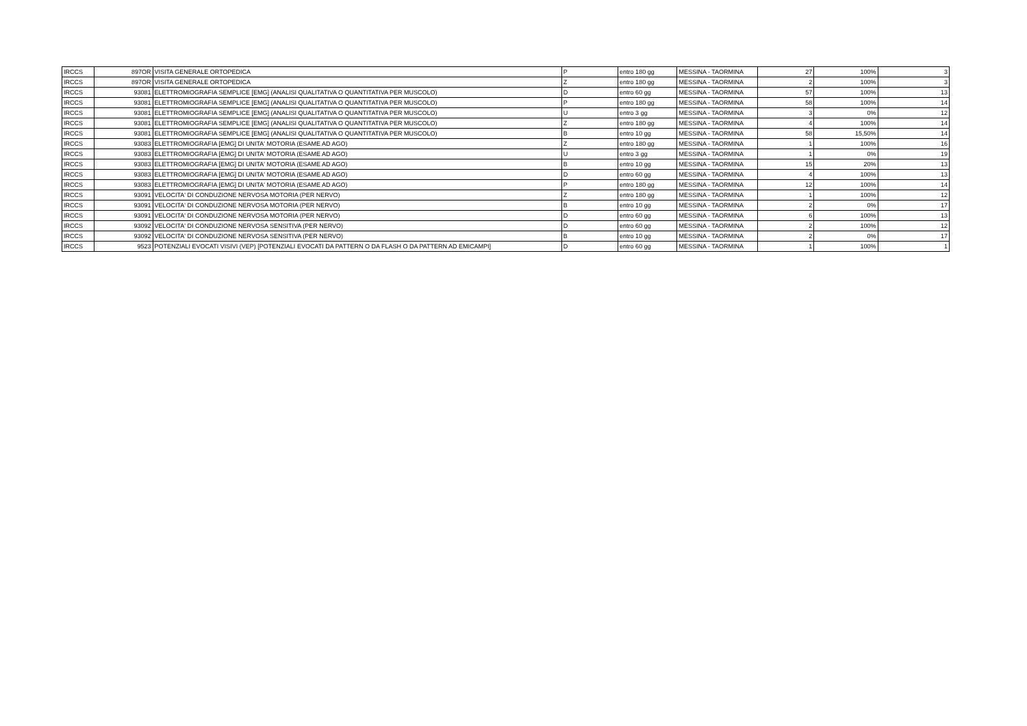| IRCCS | 897OR | VISITA GENERALE ORTOPEDICA | P | entro 180 gg | MESSINA - TAORMINA | 27 | 100% | 3 |
| IRCCS | 897OR | VISITA GENERALE ORTOPEDICA | Z | entro 180 gg | MESSINA - TAORMINA | 2 | 100% | 3 |
| IRCCS | 93081 | ELETTROMIOGRAFIA SEMPLICE [EMG] (ANALISI QUALITATIVA O QUANTITATIVA PER MUSCOLO) | D | entro 60 gg | MESSINA - TAORMINA | 57 | 100% | 13 |
| IRCCS | 93081 | ELETTROMIOGRAFIA SEMPLICE [EMG] (ANALISI QUALITATIVA O QUANTITATIVA PER MUSCOLO) | P | entro 180 gg | MESSINA - TAORMINA | 58 | 100% | 14 |
| IRCCS | 93081 | ELETTROMIOGRAFIA SEMPLICE [EMG] (ANALISI QUALITATIVA O QUANTITATIVA PER MUSCOLO) | U | entro 3 gg | MESSINA - TAORMINA | 3 | 0% | 12 |
| IRCCS | 93081 | ELETTROMIOGRAFIA SEMPLICE [EMG] (ANALISI QUALITATIVA O QUANTITATIVA PER MUSCOLO) | Z | entro 180 gg | MESSINA - TAORMINA | 4 | 100% | 14 |
| IRCCS | 93081 | ELETTROMIOGRAFIA SEMPLICE [EMG] (ANALISI QUALITATIVA O QUANTITATIVA PER MUSCOLO) | B | entro 10 gg | MESSINA - TAORMINA | 58 | 15,50% | 14 |
| IRCCS | 93083 | ELETTROMIOGRAFIA [EMG] DI UNITA' MOTORIA (ESAME AD AGO) | Z | entro 180 gg | MESSINA - TAORMINA | 1 | 100% | 16 |
| IRCCS | 93083 | ELETTROMIOGRAFIA [EMG] DI UNITA' MOTORIA (ESAME AD AGO) | U | entro 3 gg | MESSINA - TAORMINA | 1 | 0% | 19 |
| IRCCS | 93083 | ELETTROMIOGRAFIA [EMG] DI UNITA' MOTORIA (ESAME AD AGO) | B | entro 10 gg | MESSINA - TAORMINA | 15 | 20% | 13 |
| IRCCS | 93083 | ELETTROMIOGRAFIA [EMG] DI UNITA' MOTORIA (ESAME AD AGO) | D | entro 60 gg | MESSINA - TAORMINA | 4 | 100% | 13 |
| IRCCS | 93083 | ELETTROMIOGRAFIA [EMG] DI UNITA' MOTORIA (ESAME AD AGO) | P | entro 180 gg | MESSINA - TAORMINA | 12 | 100% | 14 |
| IRCCS | 93091 | VELOCITA' DI CONDUZIONE NERVOSA MOTORIA (PER NERVO) | Z | entro 180 gg | MESSINA - TAORMINA | 1 | 100% | 12 |
| IRCCS | 93091 | VELOCITA' DI CONDUZIONE NERVOSA MOTORIA (PER NERVO) | B | entro 10 gg | MESSINA - TAORMINA | 2 | 0% | 17 |
| IRCCS | 93091 | VELOCITA' DI CONDUZIONE NERVOSA MOTORIA (PER NERVO) | D | entro 60 gg | MESSINA - TAORMINA | 6 | 100% | 13 |
| IRCCS | 93092 | VELOCITA' DI CONDUZIONE NERVOSA SENSITIVA (PER NERVO) | D | entro 60 gg | MESSINA - TAORMINA | 2 | 100% | 12 |
| IRCCS | 93092 | VELOCITA' DI CONDUZIONE NERVOSA SENSITIVA (PER NERVO) | B | entro 10 gg | MESSINA - TAORMINA | 2 | 0% | 17 |
| IRCCS | 9523 | POTENZIALI EVOCATI VISIVI (VEP) [POTENZIALI EVOCATI DA PATTERN O DA FLASH O DA PATTERN AD EMICAMPI] | D | entro 60 gg | MESSINA - TAORMINA | 1 | 100% | 1 |